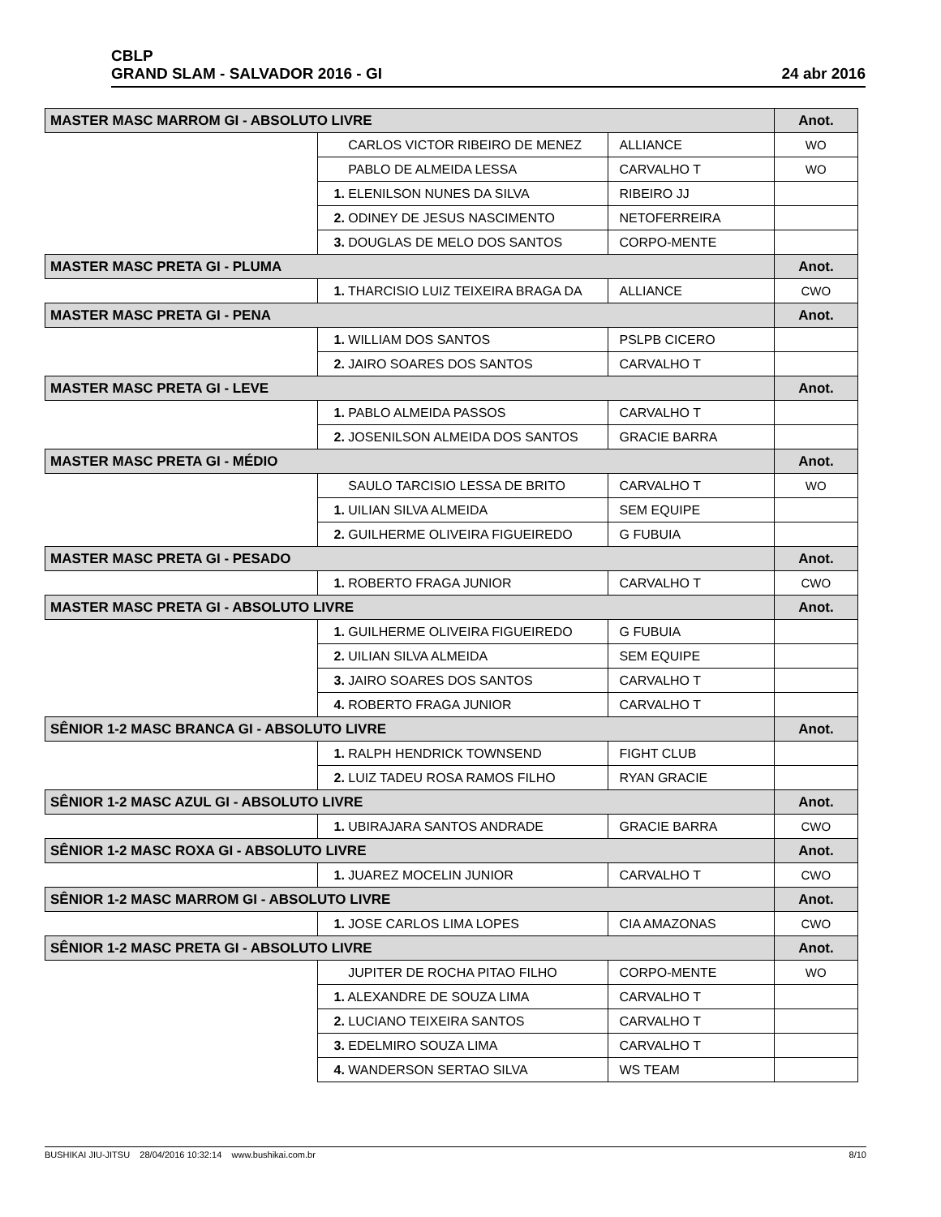CBLP
GRAND SLAM - SALVADOR 2016 - GI
24 abr 2016
| MASTER MASC MARROM GI - ABSOLUTO LIVRE | | | | Anot. |
| --- | --- | --- | --- | --- |
| | CARLOS VICTOR RIBEIRO DE MENEZ | ALLIANCE | WO | |
| | PABLO DE ALMEIDA LESSA | CARVALHO T | WO | |
| | 1. ELENILSON NUNES DA SILVA | RIBEIRO JJ | | |
| | 2. ODINEY DE JESUS NASCIMENTO | NETOFERREIRA | | |
| | 3. DOUGLAS DE MELO DOS SANTOS | CORPO-MENTE | | |
| MASTER MASC PRETA GI - PLUMA | | | | Anot. |
| | 1. THARCISIO LUIZ TEIXEIRA BRAGA DA | ALLIANCE | CWO | |
| MASTER MASC PRETA GI - PENA | | | | Anot. |
| | 1. WILLIAM DOS SANTOS | PSLPB CICERO | | |
| | 2. JAIRO SOARES DOS SANTOS | CARVALHO T | | |
| MASTER MASC PRETA GI - LEVE | | | | Anot. |
| | 1. PABLO ALMEIDA PASSOS | CARVALHO T | | |
| | 2. JOSENILSON ALMEIDA DOS SANTOS | GRACIE BARRA | | |
| MASTER MASC PRETA GI - MÉDIO | | | | Anot. |
| | SAULO TARCISIO LESSA DE BRITO | CARVALHO T | WO | |
| | 1. UILIAN SILVA ALMEIDA | SEM EQUIPE | | |
| | 2. GUILHERME OLIVEIRA FIGUEIREDO | G FUBUIA | | |
| MASTER MASC PRETA GI - PESADO | | | | Anot. |
| | 1. ROBERTO FRAGA JUNIOR | CARVALHO T | CWO | |
| MASTER MASC PRETA GI - ABSOLUTO LIVRE | | | | Anot. |
| | 1. GUILHERME OLIVEIRA FIGUEIREDO | G FUBUIA | | |
| | 2. UILIAN SILVA ALMEIDA | SEM EQUIPE | | |
| | 3. JAIRO SOARES DOS SANTOS | CARVALHO T | | |
| | 4. ROBERTO FRAGA JUNIOR | CARVALHO T | | |
| SÊNIOR 1-2 MASC BRANCA GI - ABSOLUTO LIVRE | | | | Anot. |
| | 1. RALPH HENDRICK TOWNSEND | FIGHT CLUB | | |
| | 2. LUIZ TADEU ROSA RAMOS FILHO | RYAN GRACIE | | |
| SÊNIOR 1-2 MASC AZUL GI - ABSOLUTO LIVRE | | | | Anot. |
| | 1. UBIRAJARA SANTOS ANDRADE | GRACIE BARRA | CWO | |
| SÊNIOR 1-2 MASC ROXA GI - ABSOLUTO LIVRE | | | | Anot. |
| | 1. JUAREZ MOCELIN JUNIOR | CARVALHO T | CWO | |
| SÊNIOR 1-2 MASC MARROM GI - ABSOLUTO LIVRE | | | | Anot. |
| | 1. JOSE CARLOS LIMA LOPES | CIA AMAZONAS | CWO | |
| SÊNIOR 1-2 MASC PRETA GI - ABSOLUTO LIVRE | | | | Anot. |
| | JUPITER DE ROCHA PITAO FILHO | CORPO-MENTE | WO | |
| | 1. ALEXANDRE DE SOUZA LIMA | CARVALHO T | | |
| | 2. LUCIANO TEIXEIRA SANTOS | CARVALHO T | | |
| | 3. EDELMIRO SOUZA LIMA | CARVALHO T | | |
| | 4. WANDERSON SERTAO SILVA | WS TEAM | | |
BUSHIKAI JIU-JITSU 28/04/2016 10:32:14 www.bushikai.com.br 8/10